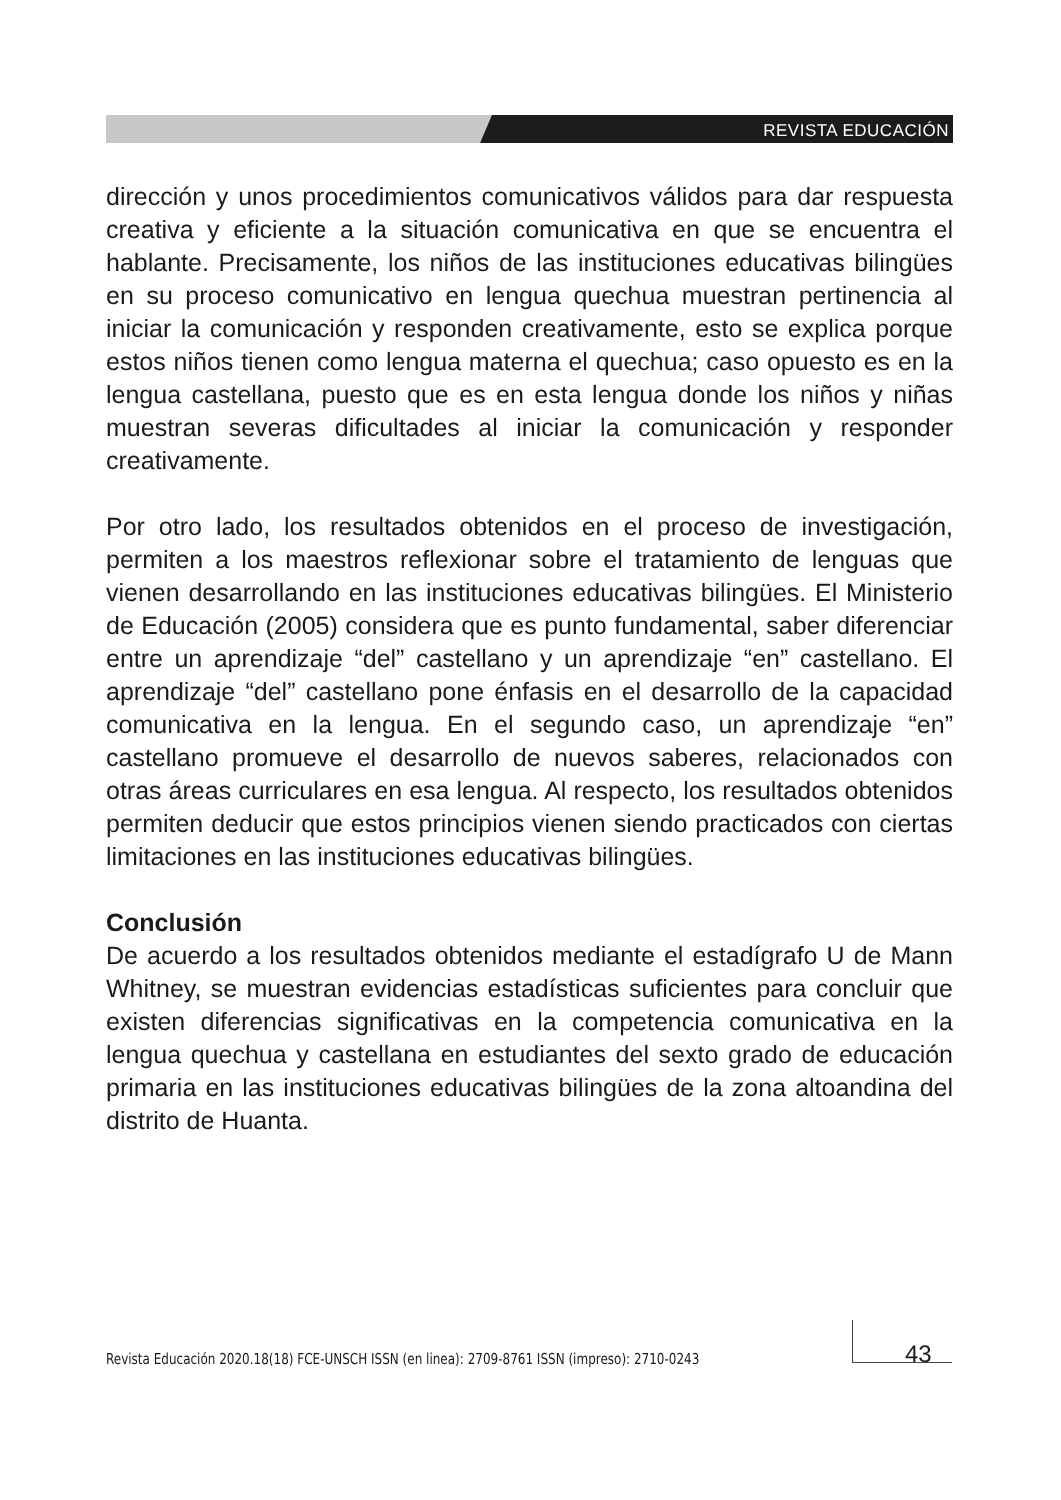REVISTA EDUCACIÓN
dirección y unos procedimientos comunicativos válidos para dar respuesta creativa y eficiente a la situación comunicativa en que se encuentra el hablante. Precisamente, los niños de las instituciones educativas bilingües en su proceso comunicativo en lengua quechua muestran pertinencia al iniciar la comunicación y responden creativamente, esto se explica porque estos niños tienen como lengua materna el quechua; caso opuesto es en la lengua castellana, puesto que es en esta lengua donde los niños y niñas muestran severas dificultades al iniciar la comunicación y responder creativamente.
Por otro lado, los resultados obtenidos en el proceso de investigación, permiten a los maestros reflexionar sobre el tratamiento de lenguas que vienen desarrollando en las instituciones educativas bilingües. El Ministerio de Educación (2005) considera que es punto fundamental, saber diferenciar entre un aprendizaje “del” castellano y un aprendizaje “en” castellano. El aprendizaje “del” castellano pone énfasis en el desarrollo de la capacidad comunicativa en la lengua. En el segundo caso, un aprendizaje “en” castellano promueve el desarrollo de nuevos saberes, relacionados con otras áreas curriculares en esa lengua. Al respecto, los resultados obtenidos permiten deducir que estos principios vienen siendo practicados con ciertas limitaciones en las instituciones educativas bilingües.
Conclusión
De acuerdo a los resultados obtenidos mediante el estadígrafo U de Mann Whitney, se muestran evidencias estadísticas suficientes para concluir que existen diferencias significativas en la competencia comunicativa en la lengua quechua y castellana en estudiantes del sexto grado de educación primaria en las instituciones educativas bilingües de la zona altoandina del distrito de Huanta.
Revista Educación 2020.18(18) FCE-UNSCH ISSN (en linea): 2709-8761 ISSN (impreso): 2710-0243
43